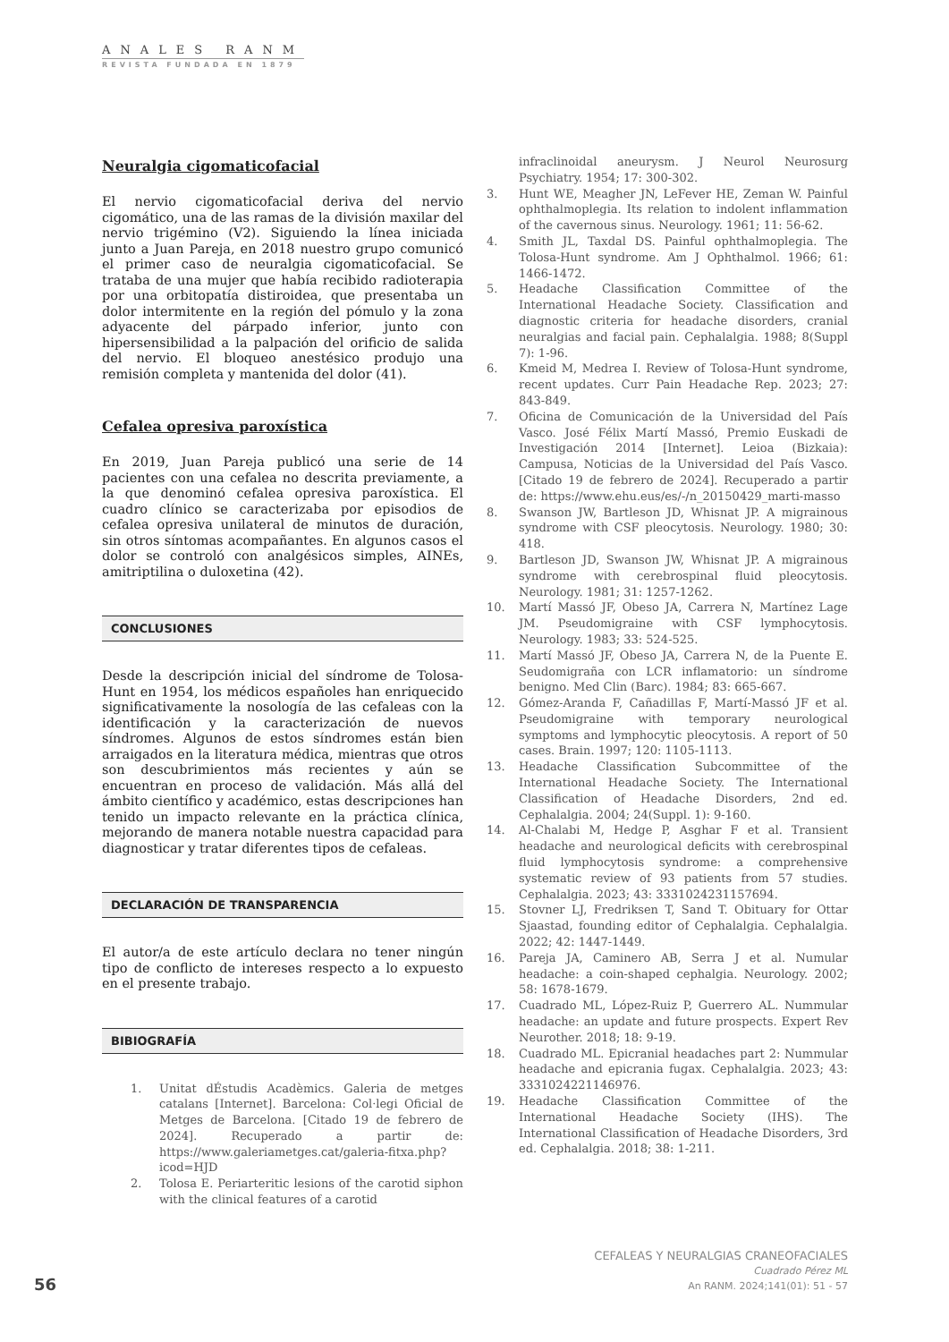ANALES RANM
REVISTA FUNDADA EN 1879
Neuralgia cigomaticofacial
El nervio cigomaticofacial deriva del nervio cigomático, una de las ramas de la división maxilar del nervio trigémino (V2). Siguiendo la línea iniciada junto a Juan Pareja, en 2018 nuestro grupo comunicó el primer caso de neuralgia cigomaticofacial. Se trataba de una mujer que había recibido radioterapia por una orbitopatía distiroidea, que presentaba un dolor intermitente en la región del pómulo y la zona adyacente del párpado inferior, junto con hipersensibilidad a la palpación del orificio de salida del nervio. El bloqueo anestésico produjo una remisión completa y mantenida del dolor (41).
Cefalea opresiva paroxística
En 2019, Juan Pareja publicó una serie de 14 pacientes con una cefalea no descrita previamente, a la que denominó cefalea opresiva paroxística. El cuadro clínico se caracterizaba por episodios de cefalea opresiva unilateral de minutos de duración, sin otros síntomas acompañantes. En algunos casos el dolor se controló con analgésicos simples, AINEs, amitriptilina o duloxetina (42).
CONCLUSIONES
Desde la descripción inicial del síndrome de Tolosa-Hunt en 1954, los médicos españoles han enriquecido significativamente la nosología de las cefaleas con la identificación y la caracterización de nuevos síndromes. Algunos de estos síndromes están bien arraigados en la literatura médica, mientras que otros son descubrimientos más recientes y aún se encuentran en proceso de validación. Más allá del ámbito científico y académico, estas descripciones han tenido un impacto relevante en la práctica clínica, mejorando de manera notable nuestra capacidad para diagnosticar y tratar diferentes tipos de cefaleas.
DECLARACIÓN DE TRANSPARENCIA
El autor/a de este artículo declara no tener ningún tipo de conflicto de intereses respecto a lo expuesto en el presente trabajo.
BIBIOGRAFÍA
1. Unitat dÉstudis Acadèmics. Galeria de metges catalans [Internet]. Barcelona: Col·legi Oficial de Metges de Barcelona. [Citado 19 de febrero de 2024]. Recuperado a partir de: https://www.galeriametges.cat/galeria-fitxa.php?icod=HJD
2. Tolosa E. Periarteritic lesions of the carotid siphon with the clinical features of a carotid
infraclinoidal aneurysm. J Neurol Neurosurg Psychiatry. 1954; 17: 300-302.
3. Hunt WE, Meagher JN, LeFever HE, Zeman W. Painful ophthalmoplegia. Its relation to indolent inflammation of the cavernous sinus. Neurology. 1961; 11: 56-62.
4. Smith JL, Taxdal DS. Painful ophthalmoplegia. The Tolosa-Hunt syndrome. Am J Ophthalmol. 1966; 61: 1466-1472.
5. Headache Classification Committee of the International Headache Society. Classification and diagnostic criteria for headache disorders, cranial neuralgias and facial pain. Cephalalgia. 1988; 8(Suppl 7): 1-96.
6. Kmeid M, Medrea I. Review of Tolosa-Hunt syndrome, recent updates. Curr Pain Headache Rep. 2023; 27: 843-849.
7. Oficina de Comunicación de la Universidad del País Vasco. José Félix Martí Massó, Premio Euskadi de Investigación 2014 [Internet]. Leioa (Bizkaia): Campusa, Noticias de la Universidad del País Vasco. [Citado 19 de febrero de 2024]. Recuperado a partir de: https://www.ehu.eus/es/-/n_20150429_marti-masso
8. Swanson JW, Bartleson JD, Whisnat JP. A migrainous syndrome with CSF pleocytosis. Neurology. 1980; 30: 418.
9. Bartleson JD, Swanson JW, Whisnat JP. A migrainous syndrome with cerebrospinal fluid pleocytosis. Neurology. 1981; 31: 1257-1262.
10. Martí Massó JF, Obeso JA, Carrera N, Martínez Lage JM. Pseudomigraine with CSF lymphocytosis. Neurology. 1983; 33: 524-525.
11. Martí Massó JF, Obeso JA, Carrera N, de la Puente E. Seudomigraña con LCR inflamatorio: un síndrome benigno. Med Clin (Barc). 1984; 83: 665-667.
12. Gómez-Aranda F, Cañadillas F, Martí-Massó JF et al. Pseudomigraine with temporary neurological symptoms and lymphocytic pleocytosis. A report of 50 cases. Brain. 1997; 120: 1105-1113.
13. Headache Classification Subcommittee of the International Headache Society. The International Classification of Headache Disorders, 2nd ed. Cephalalgia. 2004; 24(Suppl. 1): 9-160.
14. Al-Chalabi M, Hedge P, Asghar F et al. Transient headache and neurological deficits with cerebrospinal fluid lymphocytosis syndrome: a comprehensive systematic review of 93 patients from 57 studies. Cephalalgia. 2023; 43: 3331024231157694.
15. Stovner LJ, Fredriksen T, Sand T. Obituary for Ottar Sjaastad, founding editor of Cephalalgia. Cephalalgia. 2022; 42: 1447-1449.
16. Pareja JA, Caminero AB, Serra J et al. Numular headache: a coin-shaped cephalgia. Neurology. 2002; 58: 1678-1679.
17. Cuadrado ML, López-Ruiz P, Guerrero AL. Nummular headache: an update and future prospects. Expert Rev Neurother. 2018; 18: 9-19.
18. Cuadrado ML. Epicranial headaches part 2: Nummular headache and epicrania fugax. Cephalalgia. 2023; 43: 3331024221146976.
19. Headache Classification Committee of the International Headache Society (IHS). The International Classification of Headache Disorders, 3rd ed. Cephalalgia. 2018; 38: 1-211.
CEFALEAS Y NEURALGIAS CRANEOFACIALES
Cuadrado Pérez ML
An RANM. 2024;141(01): 51 - 57
56